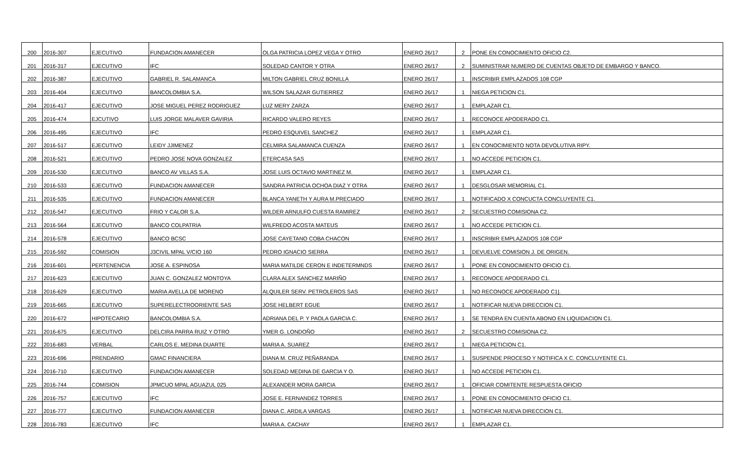| 200 | 2016-307 | EJECUTIVO | FUNDACION AMANECER | OLGA PATRICIA LOPEZ VEGA Y OTRO | ENERO 26/17 | 2 | PONE EN CONOCIMIENTO OFICIO C2. |
| 201 | 2016-317 | EJECUTIVO | IFC | SOLEDAD CANTOR Y OTRA | ENERO 26/17 | 2 | SUMINISTRAR NUMERO DE CUENTAS OBJETO DE EMBARGO Y BANCO. |
| 202 | 2016-387 | EJECUTIVO | GABRIEL R. SALAMANCA | MILTON GABRIEL CRUZ BONILLA | ENERO 26/17 | 1 | INSCRIBIR EMPLAZADOS 108 CGP |
| 203 | 2016-404 | EJECUTIVO | BANCOLOMBIA S.A. | WILSON SALAZAR GUTIERREZ | ENERO 26/17 | 1 | NIEGA PETICION C1. |
| 204 | 2016-417 | EJECUTIVO | JOSE MIGUEL PEREZ RODRIGUEZ | LUZ MERY ZARZA | ENERO 26/17 | 1 | EMPLAZAR C1. |
| 205 | 2016-474 | EJCUTIVO | LUIS JORGE MALAVER GAVIRIA | RICARDO VALERO REYES | ENERO 26/17 | 1 | RECONOCE APODERADO C1. |
| 206 | 2016-495 | EJECUTIVO | IFC | PEDRO ESQUIVEL SANCHEZ | ENERO 26/17 | 1 | EMPLAZAR C1. |
| 207 | 2016-517 | EJECUTIVO | LEIDY JJIMENEZ | CELMIRA SALAMANCA CUENZA | ENERO 26/17 | 1 | EN CONOCIMIENTO NOTA DEVOLUTIVA RIPY. |
| 208 | 2016-521 | EJECUTIVO | PEDRO JOSE NOVA GONZALEZ | ETERCASA SAS | ENERO 26/17 | 1 | NO ACCEDE PETICION C1. |
| 209 | 2016-530 | EJECUTIVO | BANCO AV VILLAS S.A. | JOSE LUIS OCTAVIO MARTINEZ M. | ENERO 26/17 | 1 | EMPLAZAR C1. |
| 210 | 2016-533 | EJECUTIVO | FUNDACION AMANECER | SANDRA PATRICIA OCHOA DIAZ Y OTRA | ENERO 26/17 | 1 | DESGLOSAR MEMORIAL C1. |
| 211 | 2016-535 | EJECUTIVO | FUNDACION AMANECER | BLANCA YANETH Y AURA M.PRECIADO | ENERO 26/17 | 1 | NOTIFICADO X CONCUCTA CONCLUYENTE C1. |
| 212 | 2016-547 | EJECUTIVO | FRIO Y CALOR S.A. | WILDER ARNULFO CUESTA RAMIREZ | ENERO 26/17 | 2 | SECUESTRO COMISIONA C2. |
| 213 | 2016-564 | EJECUTIVO | BANCO COLPATRIA | WILFREDO ACOSTA MATEUS | ENERO 26/17 | 1 | NO ACCEDE PETICION C1. |
| 214 | 2016-578 | EJECUTIVO | BANCO BCSC | JOSE CAYETANO COBA CHACON | ENERO 26/17 | 1 | INSCRIBIR EMPLAZADOS 108 CGP |
| 215 | 2016-592 | COMISION | J3CIVIL MPAL V/CIO 160 | PEDRO IGNACIO SIERRA | ENERO 26/17 | 1 | DEVUELVE COMISION J. DE ORIGEN. |
| 216 | 2016-601 | PERTENENCIA | JOSE A. ESPINOSA | MARIA MATILDE CERON E INDETERMNDS | ENERO 26/17 | 1 | PONE EN CONOCIMIENTO OFICIO C1. |
| 217 | 2016-623 | EJECUTIVO | JUAN C. GONZALEZ MONTOYA | CLARA ALEX SANCHEZ MARIÑO | ENERO 26/17 | 1 | RECONOCE APODERADO C1. |
| 218 | 2016-629 | EJECUTIVO | MARIA AVELLA DE MORENO | ALQUILER SERV. PETROLEROS SAS | ENERO 26/17 | 1 | NO RECONOCE APODERADO C1/. |
| 219 | 2016-665 | EJECUTIVO | SUPERELECTROORIENTE SAS | JOSE HELBERT EGUE | ENERO 26/17 | 1 | NOTIFICAR NUEVA DIRECCION C1. |
| 220 | 2016-672 | HIPOTECARIO | BANCOLOMBIA S.A. | ADRIANA DEL P. Y PAOLA GARCIA C. | ENERO 26/17 | 1 | SE TENDRA EN CUENTA ABONO EN LIQUIDACION C1. |
| 221 | 2016-675 | EJECUTIVO | DELCIRA PARRA RUIZ Y OTRO | YMER G. LONDOÑO | ENERO 26/17 | 2 | SECUESTRO COMISIONA C2. |
| 222 | 2016-683 | VERBAL | CARLOS E. MEDINA DUARTE | MARIA A. SUAREZ | ENERO 26/17 | 1 | NIEGA PETICION C1. |
| 223 | 2016-696 | PRENDARIO | GMAC FINANCIERA | DIANA M. CRUZ PEÑARANDA | ENERO 26/17 | 1 | SUSPENDE PROCESO Y NOTIFICA X C. CONCLUYENTE C1. |
| 224 | 2016-710 | EJECUTIVO | FUNDACION AMANECER | SOLEDAD MEDINA DE GARCIA Y O. | ENERO 26/17 | 1 | NO ACCEDE PETICION C1. |
| 225 | 2016-744 | COMISION | JPMCUO MPAL AGUAZUL 025 | ALEXANDER MORA GARCIA | ENERO 26/17 | 1 | OFICIAR COMITENTE RESPUESTA OFICIO |
| 226 | 2016-757 | EJECUTIVO | IFC | JOSE E. FERNANDEZ TORRES | ENERO 26/17 | 1 | PONE EN CONOCIMIENTO OFICIO C1. |
| 227 | 2016-777 | EJECUTIVO | FUNDACION AMANECER | DIANA C. ARDILA VARGAS | ENERO 26/17 | 1 | NOTIFICAR NUEVA DIRECCION C1. |
| 228 | 2016-783 | EJECUTIVO | IFC | MARIA A. CACHAY | ENERO 26/17 | 1 | EMPLAZAR C1. |